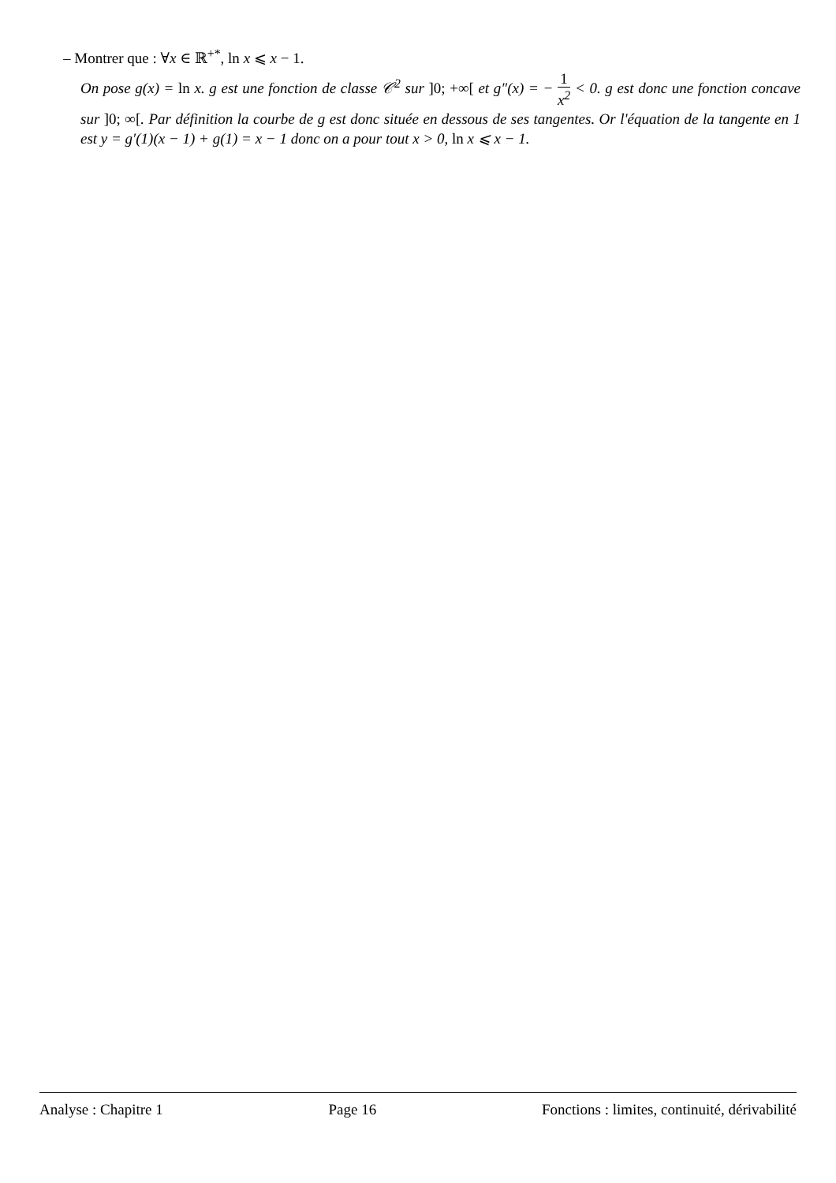– Montrer que : ∀x ∈ ℝ<sup>+*</sup>, ln x ⩽ x − 1.
On pose g(x) = ln x. g est une fonction de classe 𝒞<sup>2</sup> sur ]0; +∞[ et g″(x) = − 1 x<sup>2</sup> < 0. g est donc une fonction concave sur ]0; ∞[. Par définition la courbe de g est donc située en dessous de ses tangentes. Or l'équation de la tangente en 1 est y = g′(1)(x − 1) + g(1) = x − 1 donc on a pour tout x > 0, ln x ⩽ x − 1.
Analyse : Chapitre 1 Page 16 Fonctions : limites, continuité, dérivabilité